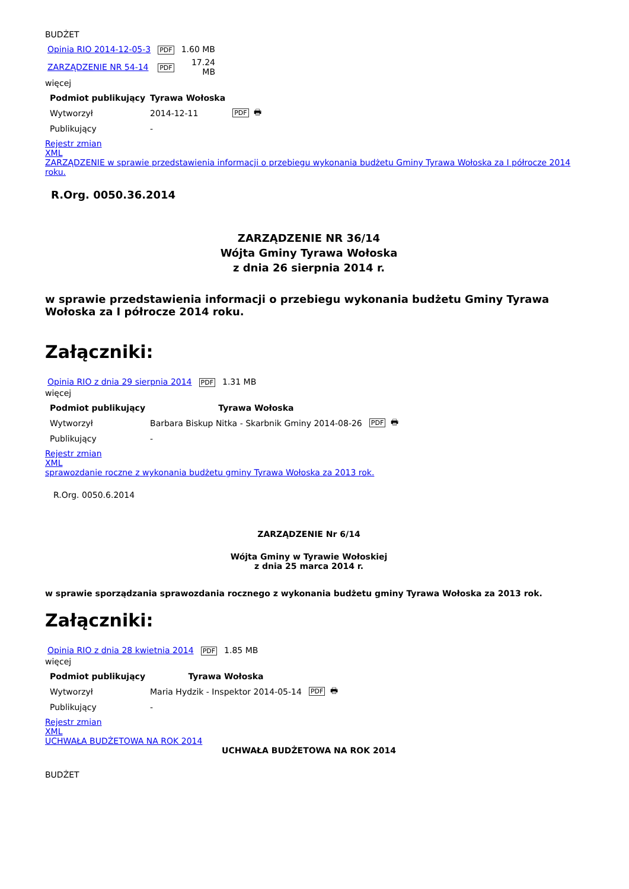BUDŻET
| Opinia RIO 2014-12-05-3 | PDF | 1.60 MB |
| ZARZĄDZENIE NR 54-14 | PDF | 17.24 MB |
więcej
| Podmiot publikujący | Tyrawa Wołoska | |
| --- | --- | --- |
| Wytworzył | 2014-12-11 | PDF 🖶 |
| Publikujący | - | |
Rejestr zmian
XML
ZARZĄDZENIE w sprawie przedstawienia informacji o przebiegu wykonania budżetu Gminy Tyrawa Wołoska za I półrocze 2014 roku.
R.Org. 0050.36.2014
ZARZĄDZENIE NR 36/14
Wójta Gminy Tyrawa Wołoska
z dnia 26 sierpnia 2014 r.
w sprawie przedstawienia informacji o przebiegu wykonania budżetu Gminy Tyrawa Wołoska za I półrocze 2014 roku.
Załączniki:
| Opinia RIO z dnia 29 sierpnia 2014 | PDF | 1.31 MB |
więcej
| Podmiot publikujący | Tyrawa Wołoska | |
| --- | --- | --- |
| Wytworzył | Barbara Biskup Nitka - Skarbnik Gminy 2014-08-26 | PDF 🖶 |
| Publikujący | - | |
Rejestr zmian
XML
sprawozdanie roczne z wykonania budżetu gminy Tyrawa Wołoska za 2013 rok.
R.Org. 0050.6.2014
ZARZĄDZENIE Nr 6/14
Wójta Gminy w Tyrawie Wołoskiej
z dnia 25 marca 2014 r.
w sprawie sporządzania sprawozdania rocznego z wykonania budżetu gminy Tyrawa Wołoska za 2013 rok.
Załączniki:
| Opinia RIO z dnia 28 kwietnia 2014 | PDF | 1.85 MB |
więcej
| Podmiot publikujący | Tyrawa Wołoska | |
| --- | --- | --- |
| Wytworzył | Maria Hydzik - Inspektor 2014-05-14 | PDF 🖶 |
| Publikujący | - | |
Rejestr zmian
XML
UCHWAŁA BUDŻETOWA NA ROK 2014
UCHWAŁA BUDŻETOWA NA ROK 2014
BUDŻET